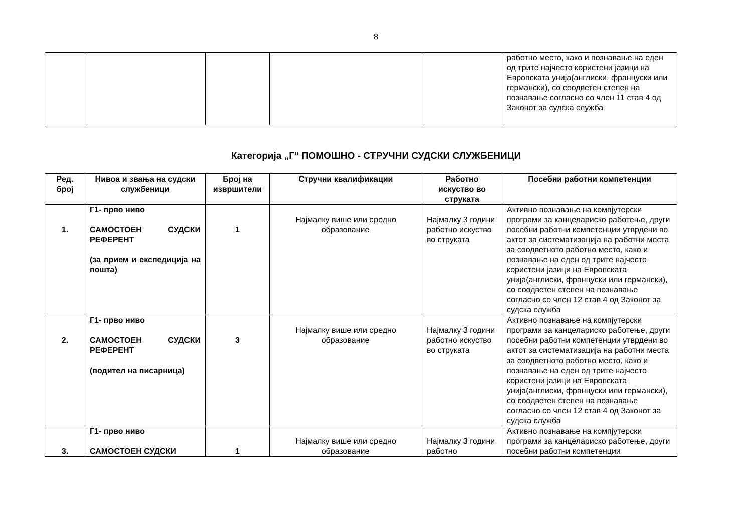8
| | | | | | работно место, како и познавање на еден од трите најчесто користени јазици на Европската унија(англиски, француски или германски), со соодветен степен на познавање согласно со член 11 став 4 од Законот за судска служба |
Категорија „Г“ ПОМОШНО - СТРУЧНИ СУДСКИ СЛУЖБЕНИЦИ
| Ред. број | Нивоа и звања на судски службеници | Број на извршители | Стручни квалификации | Работно искуство во струката | Посебни работни компетенции |
| --- | --- | --- | --- | --- | --- |
| 1. | Г1- прво ниво САМОСТОЕН СУДСКИ РЕФЕРЕНТ (за прием и експедиција на пошта) | 1 | Најмалку више или средно образование | Најмалку 3 години работно искуство во струката | Активно познавање на компјутерски програми за канцелариско работење, други посебни работни компетенции утврдени во актот за систематизација на работни места за соодветното работно место, како и познавање на еден од трите најчесто користени јазици на Европската унија(англиски, француски или германски), со соодветен степен на познавање согласно со член 12 став 4 од Законот за судска служба |
| 2. | Г1- прво ниво САМОСТОЕН СУДСКИ РЕФЕРЕНТ (водител на писарница) | 3 | Најмалку више или средно образование | Најмалку 3 години работно искуство во струката | Активно познавање на компјутерски програми за канцелариско работење, други посебни работни компетенции утврдени во актот за систематизација на работни места за соодветното работно место, како и познавање на еден од трите најчесто користени јазици на Европската унија(англиски, француски или германски), со соодветен степен на познавање согласно со член 12 став 4 од Законот за судска служба |
| 3. | Г1- прво ниво САМОСТОЕН СУДСКИ | 1 | Најмалку више или средно образование | Најмалку 3 години работно | Активно познавање на компјутерски програми за канцелариско работење, други посебни работни компетенции |